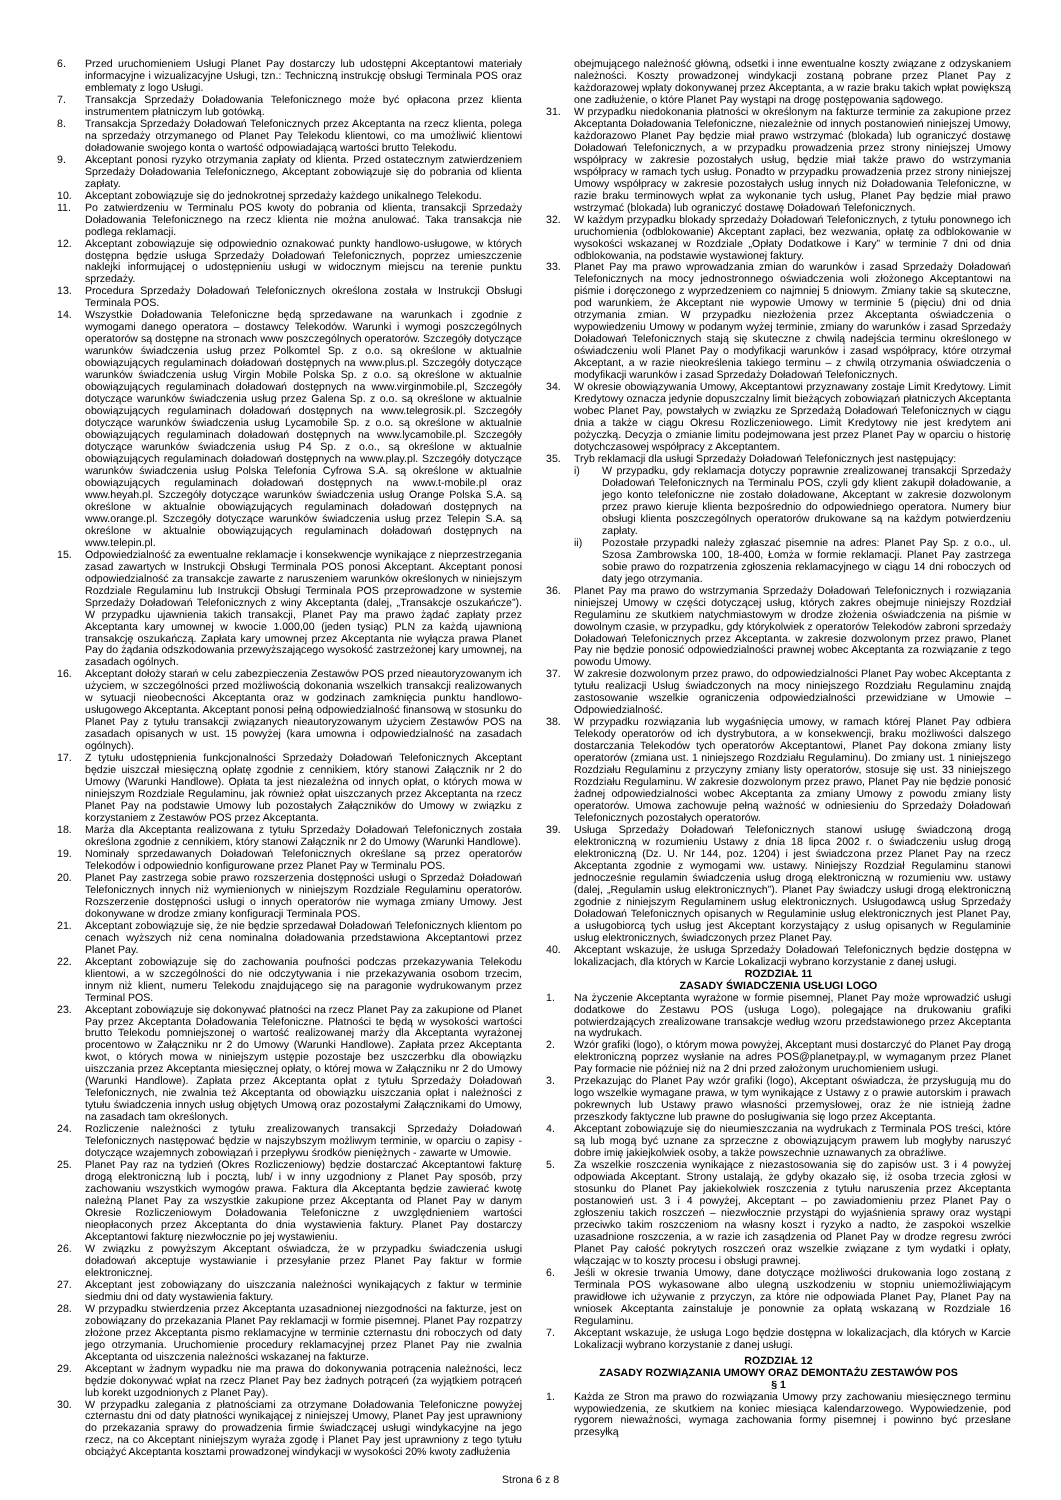6. Przed uruchomieniem Usługi Planet Pay dostarczy lub udostępni Akceptantowi materiały informacyjne i wizualizacyjne Usługi, tzn.: Techniczną instrukcję obsługi Terminala POS oraz emblematy z logo Usługi.
7. Transakcja Sprzedaży Doładowania Telefonicznego może być opłacona przez klienta instrumentem płatniczym lub gotówką.
8. Transakcja Sprzedaży Doładowań Telefonicznych przez Akceptanta na rzecz klienta, polega na sprzedaży otrzymanego od Planet Pay Telekodu klientowi, co ma umożliwić klientowi doładowanie swojego konta o wartość odpowiadającą wartości brutto Telekodu.
9. Akceptant ponosi ryzyko otrzymania zapłaty od klienta. Przed ostatecznym zatwierdzeniem Sprzedaży Doładowania Telefonicznego, Akceptant zobowiązuje się do pobrania od klienta zapłaty.
10. Akceptant zobowiązuje się do jednokrotnej sprzedaży każdego unikalnego Telekodu.
11. Po zatwierdzeniu w Terminalu POS kwoty do pobrania od klienta, transakcji Sprzedaży Doładowania Telefonicznego na rzecz klienta nie można anulować. Taka transakcja nie podlega reklamacji.
12. Akceptant zobowiązuje się odpowiednio oznakować punkty handlowo-usługowe, w których dostępna będzie usługa Sprzedaży Doładowań Telefonicznych, poprzez umieszczenie naklejki informującej o udostępnieniu usługi w widocznym miejscu na terenie punktu sprzedaży.
13. Procedura Sprzedaży Doładowań Telefonicznych określona została w Instrukcji Obsługi Terminala POS.
14. Wszystkie Doładowania Telefoniczne będą sprzedawane na warunkach i zgodnie z wymogami danego operatora – dostawcy Telekodów. Warunki i wymogi poszczególnych operatorów są dostępne na stronach www poszczególnych operatorów. Szczegóły dotyczące warunków świadczenia usług przez Polkomtel Sp. z o.o. są określone w aktualnie obowiązujących regulaminach doładowań dostępnych na www.plus.pl. Szczegóły dotyczące warunków świadczenia usług Virgin Mobile Polska Sp. z o.o. są określone w aktualnie obowiązujących regulaminach doładowań dostępnych na www.virginmobile.pl, Szczegóły dotyczące warunków świadczenia usług przez Galena Sp. z o.o. są określone w aktualnie obowiązujących regulaminach doładowań dostępnych na www.telegrosik.pl. Szczegóły dotyczące warunków świadczenia usług Lycamobile Sp. z o.o. są określone w aktualnie obowiązujących regulaminach doładowań dostępnych na www.lycamobile.pl. Szczegóły dotyczące warunków świadczenia usług P4 Sp. z o.o., są określone w aktualnie obowiązujących regulaminach doładowań dostępnych na www.play.pl. Szczegóły dotyczące warunków świadczenia usług Polska Telefonia Cyfrowa S.A. są określone w aktualnie obowiązujących regulaminach doładowań dostępnych na www.t-mobile.pl oraz www.heyah.pl. Szczegóły dotyczące warunków świadczenia usług Orange Polska S.A. są określone w aktualnie obowiązujących regulaminach doładowań dostępnych na www.orange.pl. Szczegóły dotyczące warunków świadczenia usług przez Telepin S.A. są określone w aktualnie obowiązujących regulaminach doładowań dostępnych na www.telepin.pl.
15. Odpowiedzialność za ewentualne reklamacje i konsekwencje wynikające z nieprzestrzegania zasad zawartych w Instrukcji Obsługi Terminala POS ponosi Akceptant. Akceptant ponosi odpowiedzialność za transakcje zawarte z naruszeniem warunków określonych w niniejszym Rozdziale Regulaminu lub Instrukcji Obsługi Terminala POS przeprowadzone w systemie Sprzedaży Doładowań Telefonicznych z winy Akceptanta (dalej, „Transakcje oszukańcze”). W przypadku ujawnienia takich transakcji, Planet Pay ma prawo żądać zapłaty przez Akceptanta kary umownej w kwocie 1.000,00 (jeden tysiąc) PLN za każdą ujawnioną transakcję oszukańczą. Zapłata kary umownej przez Akceptanta nie wyłącza prawa Planet Pay do żądania odszkodowania przewyższającego wysokość zastrzeżonej kary umownej, na zasadach ogólnych.
16. Akceptant dołoży starań w celu zabezpieczenia Zestawów POS przed nieautoryzowanym ich użyciem, w szczególności przed możliwością dokonania wszelkich transakcji realizowanych w sytuacji nieobecności Akceptanta oraz w godzinach zamknięcia punktu handlowo-usługowego Akceptanta. Akceptant ponosi pełną odpowiedzialność finansową w stosunku do Planet Pay z tytułu transakcji związanych nieautoryzowanym użyciem Zestawów POS na zasadach opisanych w ust. 15 powyżej (kara umowna i odpowiedzialność na zasadach ogólnych).
17. Z tytułu udostępnienia funkcjonalności Sprzedaży Doładowań Telefonicznych Akceptant będzie uiszczał miesięczną opłatę zgodnie z cennikiem, który stanowi Załącznik nr 2 do Umowy (Warunki Handlowe). Opłata ta jest niezależna od innych opłat, o których mowa w niniejszym Rozdziale Regulaminu, jak również opłat uiszczanych przez Akceptanta na rzecz Planet Pay na podstawie Umowy lub pozostałych Załączników do Umowy w związku z korzystaniem z Zestawów POS przez Akceptanta.
18. Marża dla Akceptanta realizowana z tytułu Sprzedaży Doładowań Telefonicznych została określona zgodnie z cennikiem, który stanowi Załącznik nr 2 do Umowy (Warunki Handlowe).
19. Nominały sprzedawanych Doładowań Telefonicznych określane są przez operatorów Telekodów i odpowiednio konfigurowane przez Planet Pay w Terminalu POS.
20. Planet Pay zastrzega sobie prawo rozszerzenia dostępności usługi o Sprzedaż Doładowań Telefonicznych innych niż wymienionych w niniejszym Rozdziale Regulaminu operatorów. Rozszerzenie dostępności usługi o innych operatorów nie wymaga zmiany Umowy. Jest dokonywane w drodze zmiany konfiguracji Terminala POS.
21. Akceptant zobowiązuje się, że nie będzie sprzedawał Doładowań Telefonicznych klientom po cenach wyższych niż cena nominalna doładowania przedstawiona Akceptantowi przez Planet Pay.
22. Akceptant zobowiązuje się do zachowania poufności podczas przekazywania Telekodu klientowi, a w szczególności do nie odczytywania i nie przekazywania osobom trzecim, innym niż klient, numeru Telekodu znajdującego się na paragonie wydrukowanym przez Terminal POS.
23. Akceptant zobowiązuje się dokonywać płatności na rzecz Planet Pay za zakupione od Planet Pay przez Akceptanta Doładowania Telefoniczne. Płatności te będą w wysokości wartości brutto Telekodu pomniejszonej o wartość realizowanej marży dla Akceptanta wyrażonej procentowo w Załączniku nr 2 do Umowy (Warunki Handlowe). Zapłata przez Akceptanta kwot, o których mowa w niniejszym ustępie pozostaje bez uszczerbku dla obowiązku uiszczania przez Akceptanta miesięcznej opłaty, o której mowa w Załączniku nr 2 do Umowy (Warunki Handlowe). Zapłata przez Akceptanta opłat z tytułu Sprzedaży Doładowań Telefonicznych, nie zwalnia też Akceptanta od obowiązku uiszczania opłat i należności z tytułu świadczenia innych usług objętych Umową oraz pozostałymi Załącznikami do Umowy, na zasadach tam określonych.
24. Rozliczenie należności z tytułu zrealizowanych transakcji Sprzedaży Doładowań Telefonicznych następować będzie w najszybszym możliwym terminie, w oparciu o zapisy - dotyczące wzajemnych zobowiązań i przepływu środków pieniężnych - zawarte w Umowie.
25. Planet Pay raz na tydzień (Okres Rozliczeniowy) będzie dostarczać Akceptantowi fakturę drogą elektroniczną lub i pocztą, lub/ i w inny uzgodniony z Planet Pay sposób, przy zachowaniu wszystkich wymogów prawa. Faktura dla Akceptanta będzie zawierać kwotę należną Planet Pay za wszystkie zakupione przez Akceptanta od Planet Pay w danym Okresie Rozliczeniowym Doładowania Telefoniczne z uwzględnieniem wartości nieopłaconych przez Akceptanta do dnia wystawienia faktury. Planet Pay dostarczy Akceptantowi fakturę niezwłocznie po jej wystawieniu.
26. W związku z powyższym Akceptant oświadcza, że w przypadku świadczenia usługi doładowań akceptuje wystawianie i przesyłanie przez Planet Pay faktur w formie elektronicznej.
27. Akceptant jest zobowiązany do uiszczania należności wynikających z faktur w terminie siedmiu dni od daty wystawienia faktury.
28. W przypadku stwierdzenia przez Akceptanta uzasadnionej niezgodności na fakturze, jest on zobowiązany do przekazania Planet Pay reklamacji w formie pisemnej. Planet Pay rozpatrzy złożone przez Akceptanta pismo reklamacyjne w terminie czternastu dni roboczych od daty jego otrzymania. Uruchomienie procedury reklamacyjnej przez Planet Pay nie zwalnia Akceptanta od uiszczenia należności wskazanej na fakturze.
29. Akceptant w żadnym wypadku nie ma prawa do dokonywania potrącenia należności, lecz będzie dokonywać wpłat na rzecz Planet Pay bez żadnych potrąceń (za wyjątkiem potrąceń lub korekt uzgodnionych z Planet Pay).
30. W przypadku zalegania z płatnościami za otrzymane Doładowania Telefoniczne powyżej czternastu dni od daty płatności wynikającej z niniejszej Umowy, Planet Pay jest uprawniony do przekazania sprawy do prowadzenia firmie świadczącej usługi windykacyjne na jego rzecz, na co Akceptant niniejszym wyraża zgodę i Planet Pay jest uprawniony z tego tytułu obciążyć Akceptanta kosztami prowadzonej windykacji w wysokości 20% kwoty zadłużenia
obejmującego należność główną, odsetki i inne ewentualne koszty związane z odzyskaniem należności. Koszty prowadzonej windykacji zostaną pobrane przez Planet Pay z każdorazowej wpłaty dokonywanej przez Akceptanta, a w razie braku takich wpłat powiększą one zadłużenie, o które Planet Pay wystąpi na drogę postępowania sądowego.
31. W przypadku niedokonania płatności w określonym na fakturze terminie za zakupione przez Akceptanta Doładowania Telefoniczne, niezależnie od innych postanowień niniejszej Umowy, każdorazowo Planet Pay będzie miał prawo wstrzymać (blokada) lub ograniczyć dostawę Doładowań Telefonicznych, a w przypadku prowadzenia przez strony niniejszej Umowy współpracy w zakresie pozostałych usług, będzie miał także prawo do wstrzymania współpracy w ramach tych usług. Ponadto w przypadku prowadzenia przez strony niniejszej Umowy współpracy w zakresie pozostałych usług innych niż Doładowania Telefoniczne, w razie braku terminowych wpłat za wykonanie tych usług, Planet Pay będzie miał prawo wstrzymać (blokada) lub ograniczyć dostawę Doładowań Telefonicznych.
32. W każdym przypadku blokady sprzedaży Doładowań Telefonicznych, z tytułu ponownego ich uruchomienia (odblokowanie) Akceptant zapłaci, bez wezwania, opłatę za odblokowanie w wysokości wskazanej w Rozdziale „Opłaty Dodatkowe i Kary” w terminie 7 dni od dnia odblokowania, na podstawie wystawionej faktury.
33. Planet Pay ma prawo wprowadzania zmian do warunków i zasad Sprzedaży Doładowań Telefonicznych na mocy jednostronnego oświadczenia woli złożonego Akceptantowi na piśmie i doręczonego z wyprzedzeniem co najmniej 5 dniowym. Zmiany takie są skuteczne, pod warunkiem, że Akceptant nie wypowie Umowy w terminie 5 (pięciu) dni od dnia otrzymania zmian. W przypadku niezłożenia przez Akceptanta oświadczenia o wypowiedzeniu Umowy w podanym wyżej terminie, zmiany do warunków i zasad Sprzedaży Doładowań Telefonicznych stają się skuteczne z chwilą nadejścia terminu określonego w oświadczeniu woli Planet Pay o modyfikacji warunków i zasad współpracy, które otrzymał Akceptant, a w razie nieokreślenia takiego terminu – z chwilą otrzymania oświadczenia o modyfikacji warunków i zasad Sprzedaży Doładowań Telefonicznych.
34. W okresie obowiązywania Umowy, Akceptantowi przyznawany zostaje Limit Kredytowy. Limit Kredytowy oznacza jedynie dopuszczalny limit bieżących zobowiązań płatniczych Akceptanta wobec Planet Pay, powstałych w związku ze Sprzedażą Doładowań Telefonicznych w ciągu dnia a także w ciągu Okresu Rozliczeniowego. Limit Kredytowy nie jest kredytem ani pożyczką. Decyzja o zmianie limitu podejmowana jest przez Planet Pay w oparciu o historię dotychczasowej współpracy z Akceptantem.
35. Tryb reklamacji dla usługi Sprzedaży Doładowań Telefonicznych jest następujący:
i) W przypadku, gdy reklamacja dotyczy poprawnie zrealizowanej transakcji Sprzedaży Doładowań Telefonicznych na Terminalu POS, czyli gdy klient zakupił doładowanie, a jego konto telefoniczne nie zostało doładowane, Akceptant w zakresie dozwolonym przez prawo kieruje klienta bezpośrednio do odpowiedniego operatora. Numery biur obsługi klienta poszczególnych operatorów drukowane są na każdym potwierdzeniu zapłaty.
ii) Pozostałe przypadki należy zgłaszać pisemnie na adres: Planet Pay Sp. z o.o., ul. Szosa Zambrowska 100, 18-400, Łomża w formie reklamacji. Planet Pay zastrzega sobie prawo do rozpatrzenia zgłoszenia reklamacyjnego w ciągu 14 dni roboczych od daty jego otrzymania.
36. Planet Pay ma prawo do wstrzymania Sprzedaży Doładowań Telefonicznych i rozwiązania niniejszej Umowy w części dotyczącej usług, których zakres obejmuje niniejszy Rozdział Regulaminu ze skutkiem natychmiastowym w drodze złożenia oświadczenia na piśmie w dowolnym czasie, w przypadku, gdy którykolwiek z operatorów Telekodów zabroni sprzedaży Doładowań Telefonicznych przez Akceptanta. w zakresie dozwolonym przez prawo, Planet Pay nie będzie ponosić odpowiedzialności prawnej wobec Akceptanta za rozwiązanie z tego powodu Umowy.
37. W zakresie dozwolonym przez prawo, do odpowiedzialności Planet Pay wobec Akceptanta z tytułu realizacji Usług świadczonych na mocy niniejszego Rozdziału Regulaminu znajdą zastosowanie wszelkie ograniczenia odpowiedzialności przewidziane w Umowie – Odpowiedzialność.
38. W przypadku rozwiązania lub wygaśnięcia umowy, w ramach której Planet Pay odbiera Telekody operatorów od ich dystrybutora, a w konsekwencji, braku możliwości dalszego dostarczania Telekodów tych operatorów Akceptantowi, Planet Pay dokona zmiany listy operatorów (zmiana ust. 1 niniejszego Rozdziału Regulaminu). Do zmiany ust. 1 niniejszego Rozdziału Regulaminu z przyczyny zmiany listy operatorów, stosuje się ust. 33 niniejszego Rozdziału Regulaminu. W zakresie dozwolonym przez prawo, Planet Pay nie będzie ponosić żadnej odpowiedzialności wobec Akceptanta za zmiany Umowy z powodu zmiany listy operatorów. Umowa zachowuje pełną ważność w odniesieniu do Sprzedaży Doładowań Telefonicznych pozostałych operatorów.
39. Usługa Sprzedaży Doładowań Telefonicznych stanowi usługę świadczoną drogą elektroniczną w rozumieniu Ustawy z dnia 18 lipca 2002 r. o świadczeniu usług drogą elektroniczną (Dz. U. Nr 144, poz. 1204) i jest świadczona przez Planet Pay na rzecz Akceptanta zgodnie z wymogami ww. ustawy. Niniejszy Rozdział Regulaminu stanowi jednocześnie regulamin świadczenia usług drogą elektroniczną w rozumieniu ww. ustawy (dalej, „Regulamin usług elektronicznych”). Planet Pay świadczy usługi drogą elektroniczną zgodnie z niniejszym Regulaminem usług elektronicznych. Usługodawcą usług Sprzedaży Doładowań Telefonicznych opisanych w Regulaminie usług elektronicznych jest Planet Pay, a usługobiorcą tych usług jest Akceptant korzystający z usług opisanych w Regulaminie usług elektronicznych, świadczonych przez Planet Pay.
40. Akceptant wskazuje, że usługa Sprzedaży Doładowań Telefonicznych będzie dostępna w lokalizacjach, dla których w Karcie Lokalizacji wybrano korzystanie z danej usługi.
ROZDZIAŁ 11
ZASADY ŚWIADCZENIA USŁUGI LOGO
1. Na życzenie Akceptanta wyrażone w formie pisemnej, Planet Pay może wprowadzić usługi dodatkowe do Zestawu POS (usługa Logo), polegające na drukowaniu grafiki potwierdzających zrealizowane transakcje według wzoru przedstawionego przez Akceptanta na wydrukach.
2. Wzór grafiki (logo), o którym mowa powyżej, Akceptant musi dostarczyć do Planet Pay drogą elektroniczną poprzez wysłanie na adres POS@planetpay.pl, w wymaganym przez Planet Pay formacie nie później niż na 2 dni przed założonym uruchomieniem usługi.
3. Przekazując do Planet Pay wzór grafiki (logo), Akceptant oświadcza, że przysługują mu do logo wszelkie wymagane prawa, w tym wynikające z Ustawy z o prawie autorskim i prawach pokrewnych lub Ustawy prawo własności przemysłowej, oraz że nie istnieją żadne przeszkody faktyczne lub prawne do posługiwania się logo przez Akceptanta.
4. Akceptant zobowiązuje się do nieumieszczania na wydrukach z Terminala POS treści, które są lub mogą być uznane za sprzeczne z obowiązującym prawem lub mogłyby naruszyć dobre imię jakiejkolwiek osoby, a także powszechnie uznawanych za obraźliwe.
5. Za wszelkie roszczenia wynikające z niezastosowania się do zapisów ust. 3 i 4 powyżej odpowiada Akceptant. Strony ustalają, że gdyby okazało się, iż osoba trzecia zgłosi w stosunku do Planet Pay jakiekolwiek roszczenia z tytułu naruszenia przez Akceptanta postanowień ust. 3 i 4 powyżej, Akceptant – po zawiadomieniu przez Planet Pay o zgłoszeniu takich roszczeń – niezwłocznie przystąpi do wyjaśnienia sprawy oraz wystąpi przeciwko takim roszczeniom na własny koszt i ryzyko a nadto, że zaspokoi wszelkie uzasadnione roszczenia, a w razie ich zasądzenia od Planet Pay w drodze regresu zwróci Planet Pay całość pokrytych roszczeń oraz wszelkie związane z tym wydatki i opłaty, włączając w to koszty procesu i obsługi prawnej.
6. Jeśli w okresie trwania Umowy, dane dotyczące możliwości drukowania logo zostaną z Terminala POS wykasowane albo ulegną uszkodzeniu w stopniu uniemożliwiającym prawidłowe ich używanie z przyczyn, za które nie odpowiada Planet Pay, Planet Pay na wniosek Akceptanta zainstaluje je ponownie za opłatą wskazaną w Rozdziale 16 Regulaminu.
7. Akceptant wskazuje, że usługa Logo będzie dostępna w lokalizacjach, dla których w Karcie Lokalizacji wybrano korzystanie z danej usługi.
ROZDZIAŁ 12
ZASADY ROZWIĄZANIA UMOWY ORAZ DEMONTAŻU ZESTAWÓW POS
§ 1
1. Każda ze Stron ma prawo do rozwiązania Umowy przy zachowaniu miesięcznego terminu wypowiedzenia, ze skutkiem na koniec miesiąca kalendarzowego. Wypowiedzenie, pod rygorem nieważności, wymaga zachowania formy pisemnej i powinno być przesłane przesyłką
Strona 6 z 8